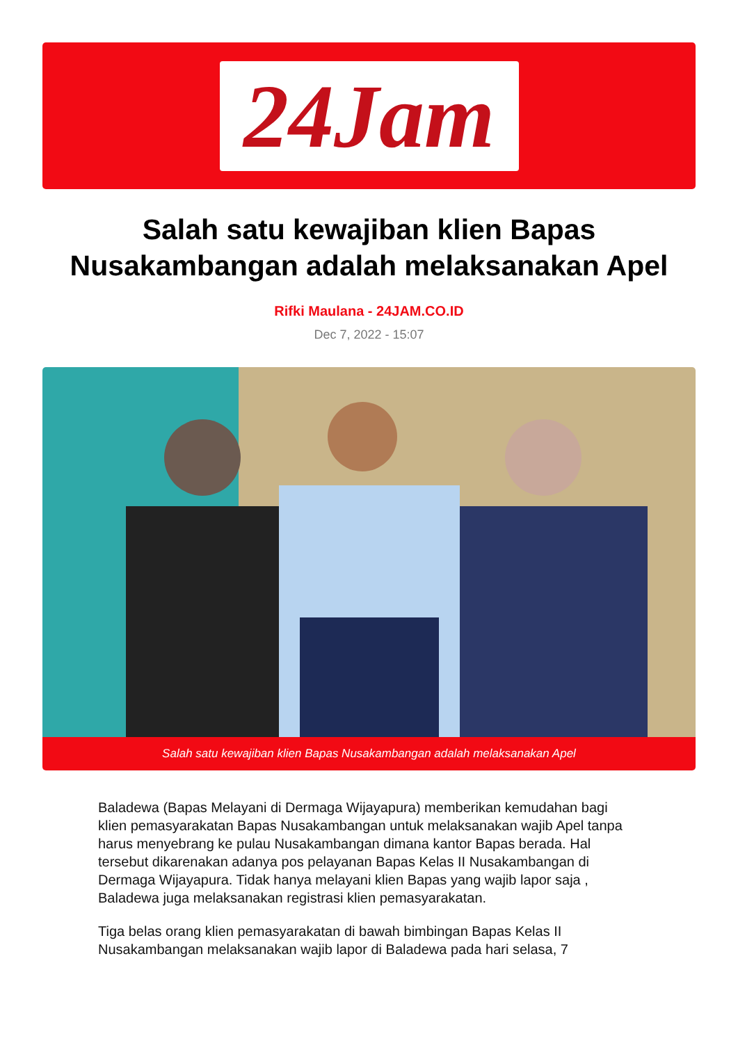24Jam
Salah satu kewajiban klien Bapas Nusakambangan adalah melaksanakan Apel
Rifki Maulana - 24JAM.CO.ID
Dec 7, 2022 - 15:07
Salah satu kewajiban klien Bapas Nusakambangan adalah melaksanakan Apel
Baladewa (Bapas Melayani di Dermaga Wijayapura) memberikan kemudahan bagi klien pemasyarakatan Bapas Nusakambangan untuk melaksanakan wajib Apel tanpa harus menyebrang ke pulau Nusakambangan dimana kantor Bapas berada. Hal tersebut dikarenakan adanya pos pelayanan Bapas Kelas II Nusakambangan di Dermaga Wijayapura. Tidak hanya melayani klien Bapas yang wajib lapor saja , Baladewa juga melaksanakan registrasi klien pemasyarakatan.
Tiga belas orang klien pemasyarakatan di bawah bimbingan Bapas Kelas II Nusakambangan melaksanakan wajib lapor di Baladewa pada hari selasa, 7